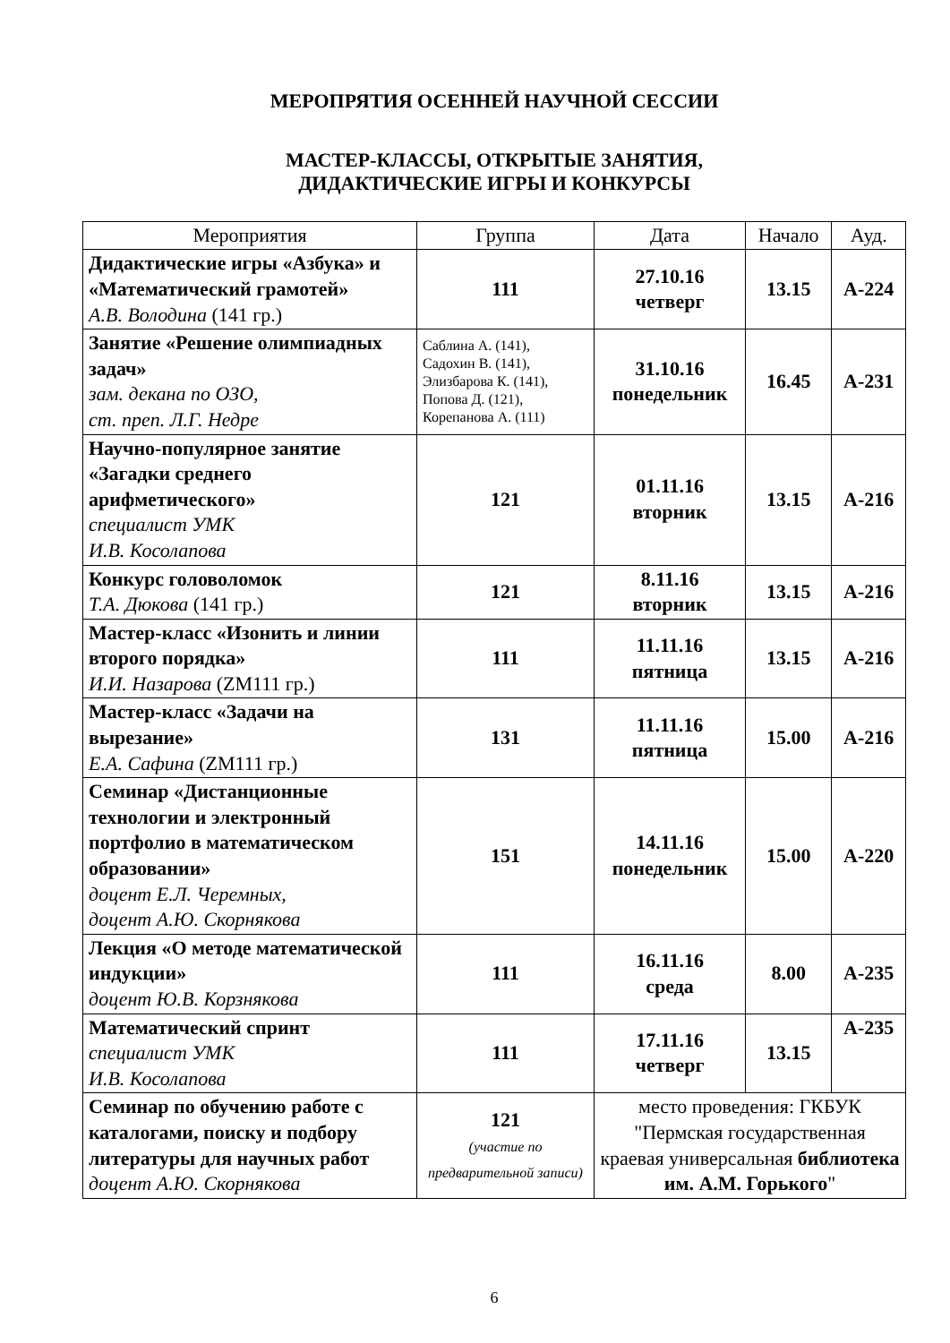МЕРОПРЯТИЯ ОСЕННЕЙ НАУЧНОЙ СЕССИИ
МАСТЕР-КЛАССЫ, ОТКРЫТЫЕ ЗАНЯТИЯ,
ДИДАКТИЧЕСКИЕ ИГРЫ И КОНКУРСЫ
| Мероприятия | Группа | Дата | Начало | Ауд. |
| --- | --- | --- | --- | --- |
| Дидактические игры «Азбука» и «Математический грамотей» А.В. Володина (141 гр.) | 111 | 27.10.16 четверг | 13.15 | А-224 |
| Занятие «Решение олимпиадных задач» зам. декана по ОЗО, ст. преп. Л.Г. Недре | Саблина А. (141), Садохин В. (141), Элизбарова К. (141), Попова Д. (121), Корепанова А. (111) | 31.10.16 понедельник | 16.45 | А-231 |
| Научно-популярное занятие «Загадки среднего арифметического» специалист УМК И.В. Косолапова | 121 | 01.11.16 вторник | 13.15 | А-216 |
| Конкурс головоломок Т.А. Дюкова (141 гр.) | 121 | 8.11.16 вторник | 13.15 | А-216 |
| Мастер-класс «Изонить и линии второго порядка» И.И. Назарова (ZM111 гр.) | 111 | 11.11.16 пятница | 13.15 | А-216 |
| Мастер-класс «Задачи на вырезание» Е.А. Сафина (ZM111 гр.) | 131 | 11.11.16 пятница | 15.00 | А-216 |
| Семинар «Дистанционные технологии и электронный портфолио в математическом образовании» доцент Е.Л. Черемных, доцент А.Ю. Скорнякова | 151 | 14.11.16 понедельник | 15.00 | А-220 |
| Лекция «О методе математической индукции» доцент Ю.В. Корзнякова | 111 | 16.11.16 среда | 8.00 | А-235 |
| Математический спринт специалист УМК И.В. Косолапова | 111 | 17.11.16 четверг | 13.15 | А-235 |
| Семинар по обучению работе с каталогами, поиску и подбору литературы для научных работ доцент А.Ю. Скорнякова | 121 (участие по предварительной записи) | место проведения: ГКБУК "Пермская государственная краевая универсальная библиотека им. А.М. Горького " | | |
6